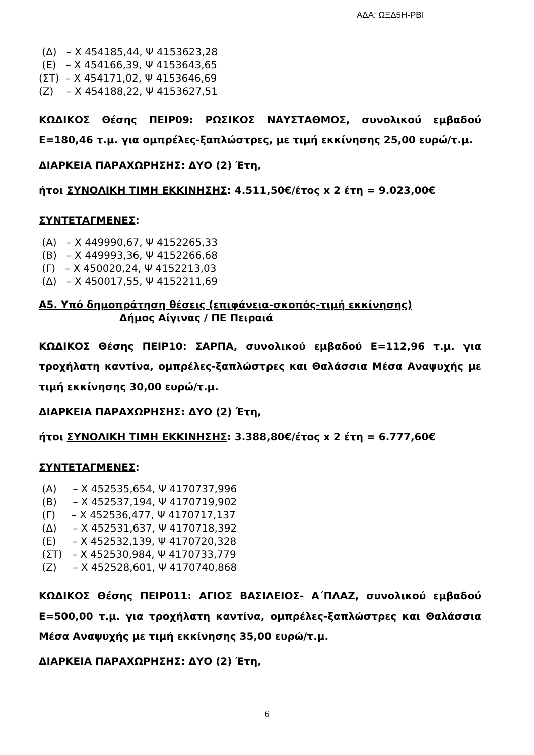ΑΔΑ: ΩΞΔ5Η-ΡΒΙ
(Δ) – Χ 454185,44, Ψ 4153623,28
(Ε) – Χ 454166,39, Ψ 4153643,65
(ΣΤ) – Χ 454171,02, Ψ 4153646,69
(Ζ) – Χ 454188,22, Ψ 4153627,51
ΚΩΔΙΚΟΣ Θέσης ΠΕΙΡ09: ΡΩΣΙΚΟΣ ΝΑΥΣΤΑΘΜΟΣ, συνολικού εμβαδού Ε=180,46 τ.μ. για ομπρέλες-ξαπλώστρες, με τιμή εκκίνησης 25,00 ευρώ/τ.μ.
ΔΙΑΡΚΕΙΑ ΠΑΡΑΧΩΡΗΣΗΣ: ΔΥΟ (2) Έτη,
ήτοι ΣΥΝΟΛΙΚΗ ΤΙΜΗ ΕΚΚΙΝΗΣΗΣ: 4.511,50€/έτος x 2 έτη = 9.023,00€
ΣΥΝΤΕΤΑΓΜΕΝΕΣ:
(Α) – Χ 449990,67, Ψ 4152265,33
(Β) – Χ 449993,36, Ψ 4152266,68
(Γ) – Χ 450020,24, Ψ 4152213,03
(Δ) – Χ 450017,55, Ψ 4152211,69
Α5. Υπό δημοπράτηση θέσεις (επιφάνεια-σκοπός-τιμή εκκίνησης)
Δήμος Αίγινας / ΠΕ Πειραιά
ΚΩΔΙΚΟΣ Θέσης ΠΕΙΡ10: ΣΑΡΠΑ, συνολικού εμβαδού Ε=112,96 τ.μ. για τροχήλατη καντίνα, ομπρέλες-ξαπλώστρες και Θαλάσσια Μέσα Αναψυχής με τιμή εκκίνησης 30,00 ευρώ/τ.μ.
ΔΙΑΡΚΕΙΑ ΠΑΡΑΧΩΡΗΣΗΣ: ΔΥΟ (2) Έτη,
ήτοι ΣΥΝΟΛΙΚΗ ΤΙΜΗ ΕΚΚΙΝΗΣΗΣ: 3.388,80€/έτος x 2 έτη = 6.777,60€
ΣΥΝΤΕΤΑΓΜΕΝΕΣ:
(Α) – Χ 452535,654, Ψ 4170737,996
(Β) – Χ 452537,194, Ψ 4170719,902
(Γ) – Χ 452536,477, Ψ 4170717,137
(Δ) – Χ 452531,637, Ψ 4170718,392
(Ε) – Χ 452532,139, Ψ 4170720,328
(ΣΤ) – Χ 452530,984, Ψ 4170733,779
(Ζ) – Χ 452528,601, Ψ 4170740,868
ΚΩΔΙΚΟΣ Θέσης ΠΕΙΡ011: ΑΓΙΟΣ ΒΑΣΙΛΕΙΟΣ- Α΄ΠΛΑΖ, συνολικού εμβαδού Ε=500,00 τ.μ. για τροχήλατη καντίνα, ομπρέλες-ξαπλώστρες και Θαλάσσια Μέσα Αναψυχής με τιμή εκκίνησης 35,00 ευρώ/τ.μ.
ΔΙΑΡΚΕΙΑ ΠΑΡΑΧΩΡΗΣΗΣ: ΔΥΟ (2) Έτη,
6